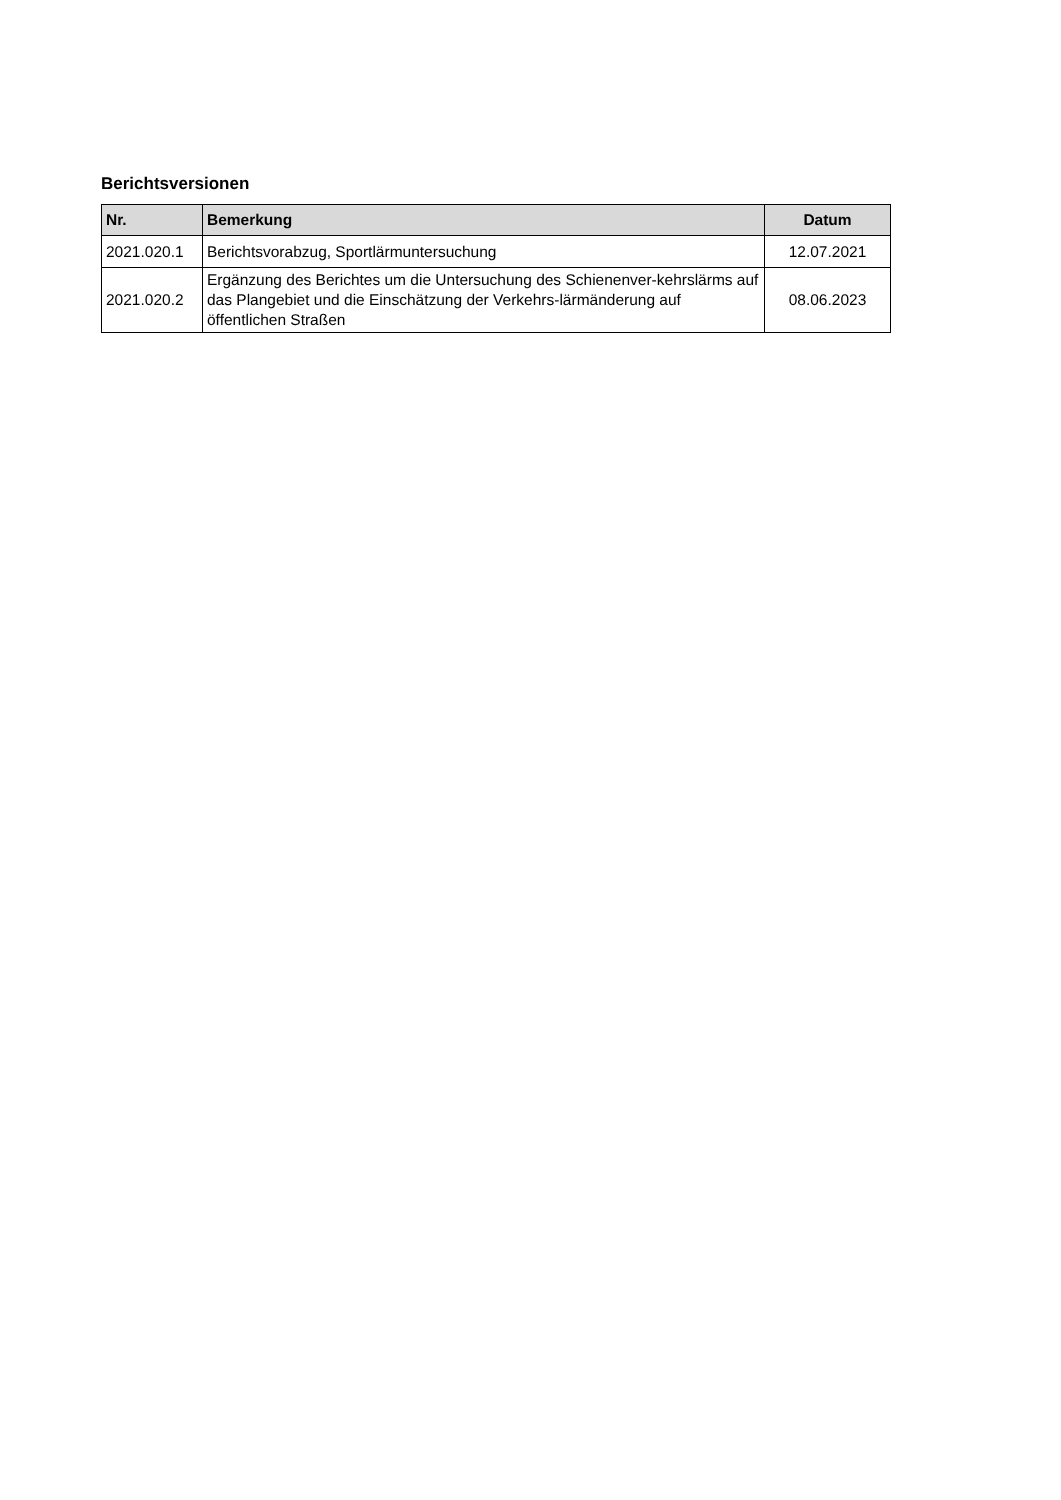Berichtsversionen
| Nr. | Bemerkung | Datum |
| --- | --- | --- |
| 2021.020.1 | Berichtsvorabzug, Sportlärmuntersuchung | 12.07.2021 |
| 2021.020.2 | Ergänzung des Berichtes um die Untersuchung des Schienenver-kehrslärms auf das Plangebiet und die Einschätzung der Verkehrs-lärmänderung auf öffentlichen Straßen | 08.06.2023 |